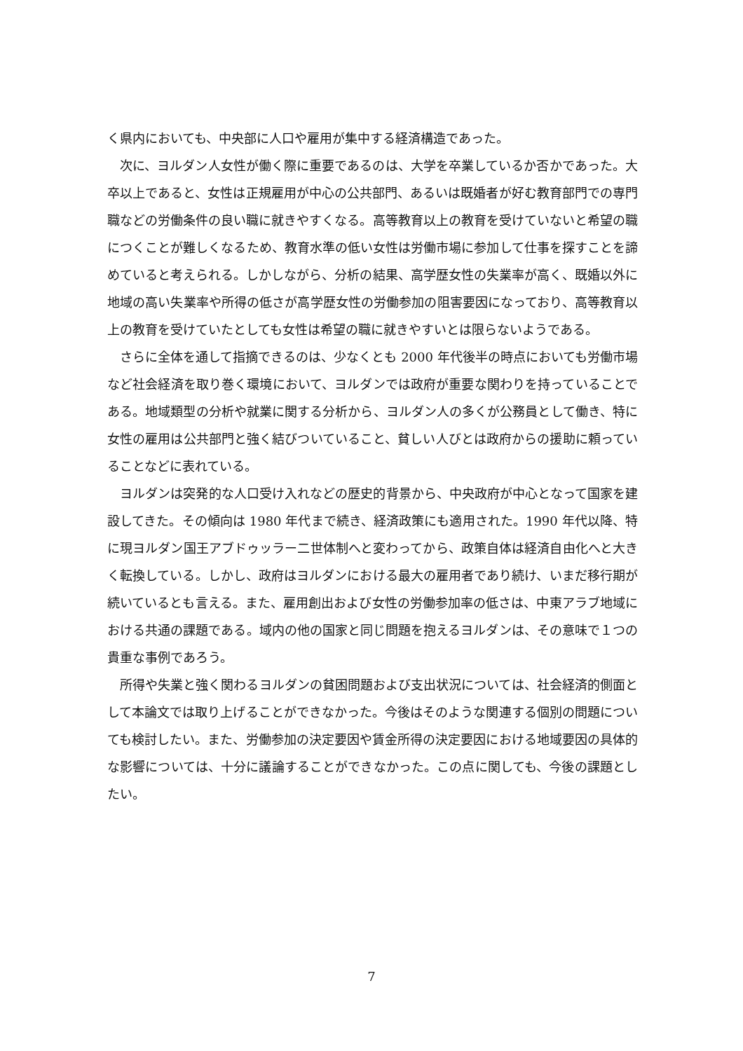く県内においても、中央部に人口や雇用が集中する経済構造であった。
次に、ヨルダン人女性が働く際に重要であるのは、大学を卒業しているか否かであった。大卒以上であると、女性は正規雇用が中心の公共部門、あるいは既婚者が好む教育部門での専門職などの労働条件の良い職に就きやすくなる。高等教育以上の教育を受けていないと希望の職につくことが難しくなるため、教育水準の低い女性は労働市場に参加して仕事を探すことを諦めていると考えられる。しかしながら、分析の結果、高学歴女性の失業率が高く、既婚以外に地域の高い失業率や所得の低さが高学歴女性の労働参加の阻害要因になっており、高等教育以上の教育を受けていたとしても女性は希望の職に就きやすいとは限らないようである。
さらに全体を通して指摘できるのは、少なくとも 2000 年代後半の時点においても労働市場など社会経済を取り巻く環境において、ヨルダンでは政府が重要な関わりを持っていることである。地域類型の分析や就業に関する分析から、ヨルダン人の多くが公務員として働き、特に女性の雇用は公共部門と強く結びついていること、貧しい人びとは政府からの援助に頼っていることなどに表れている。
ヨルダンは突発的な人口受け入れなどの歴史的背景から、中央政府が中心となって国家を建設してきた。その傾向は 1980 年代まで続き、経済政策にも適用された。1990 年代以降、特に現ヨルダン国王アブドゥッラー二世体制へと変わってから、政策自体は経済自由化へと大きく転換している。しかし、政府はヨルダンにおける最大の雇用者であり続け、いまだ移行期が続いているとも言える。また、雇用創出および女性の労働参加率の低さは、中東アラブ地域における共通の課題である。域内の他の国家と同じ問題を抱えるヨルダンは、その意味で１つの貴重な事例であろう。
所得や失業と強く関わるヨルダンの貧困問題および支出状況については、社会経済的側面として本論文では取り上げることができなかった。今後はそのような関連する個別の問題についても検討したい。また、労働参加の決定要因や賃金所得の決定要因における地域要因の具体的な影響については、十分に議論することができなかった。この点に関しても、今後の課題としたい。
7